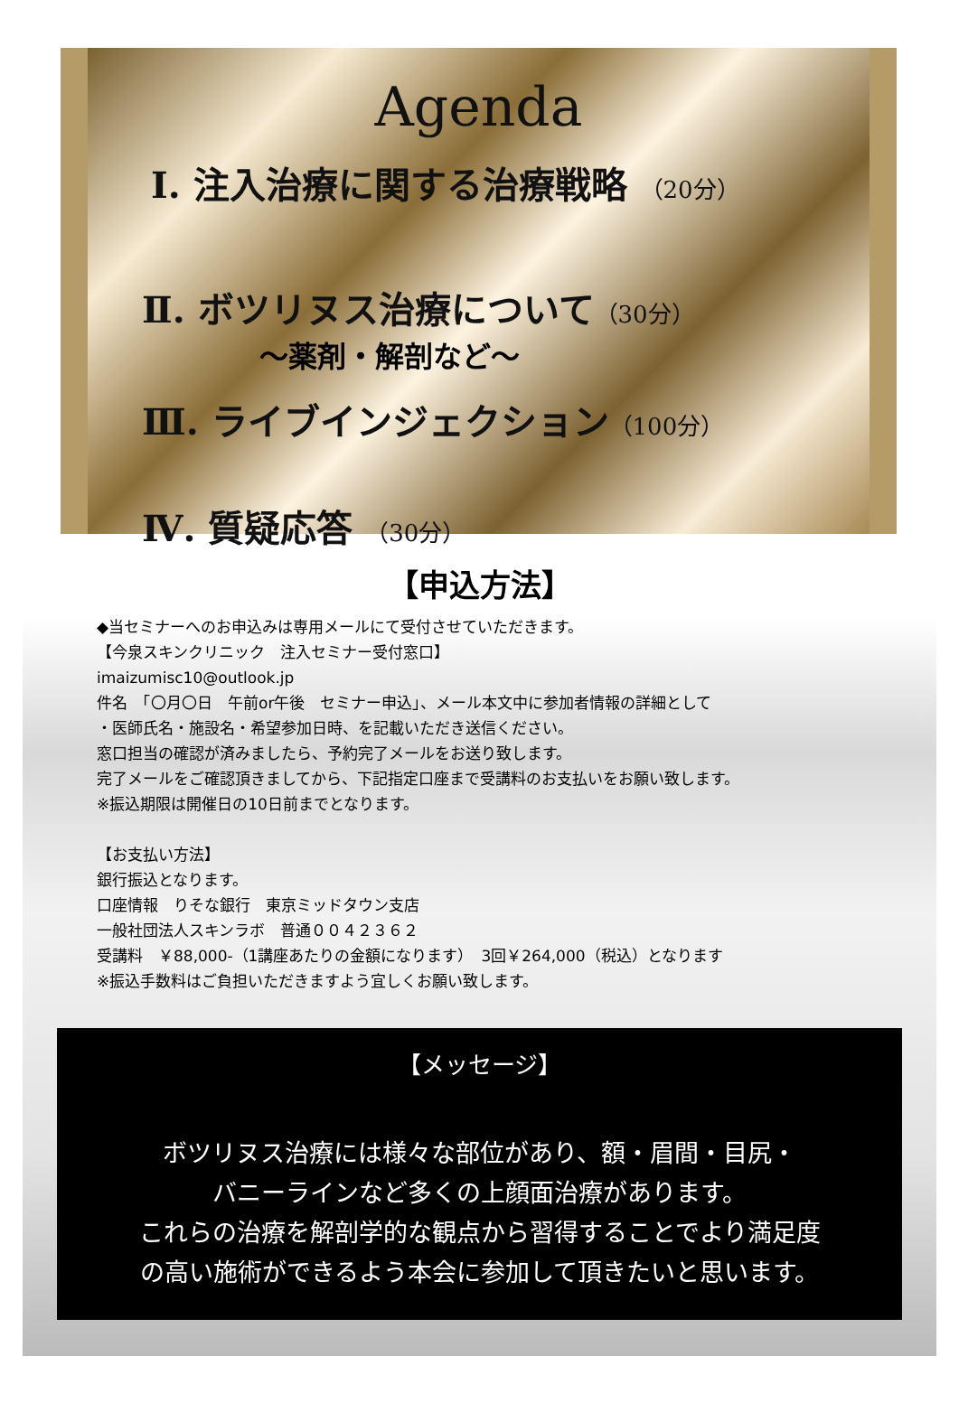Agenda
Ⅰ. 注入治療に関する治療戦略 （20分）
Ⅱ. ボツリヌス治療について（30分）
～薬剤・解剖など～
Ⅲ. ライブインジェクション（100分）
Ⅳ. 質疑応答 （30分）
【申込方法】
◆当セミナーへのお申込みは専用メールにて受付させていただきます。
【今泉スキンクリニック　注入セミナー受付窓口】
imaizumisc10@outlook.jp
件名　「〇月〇日　午前or午後　セミナー申込」、メール本文中に参加者情報の詳細として
・医師氏名・施設名・希望参加日時、を記載いただき送信ください。
窓口担当の確認が済みましたら、予約完了メールをお送り致します。
完了メールをご確認頂きましてから、下記指定口座まで受講料のお支払いをお願い致します。
※振込期限は開催日の10日前までとなります。
【お支払い方法】
銀行振込となります。
口座情報　りそな銀行　東京ミッドタウン支店
一般社団法人スキンラボ　普通００４２３６２
受講料　￥88,000-（1講座あたりの金額になります）　3回￥264,000（税込）となります
※振込手数料はご負担いただきますよう宜しくお願い致します。
【メッセージ】
ボツリヌス治療には様々な部位があり、額・眉間・目尻・
バニーラインなど多くの上顔面治療があります。
これらの治療を解剖学的な観点から習得することでより満足度
の高い施術ができるよう本会に参加して頂きたいと思います。